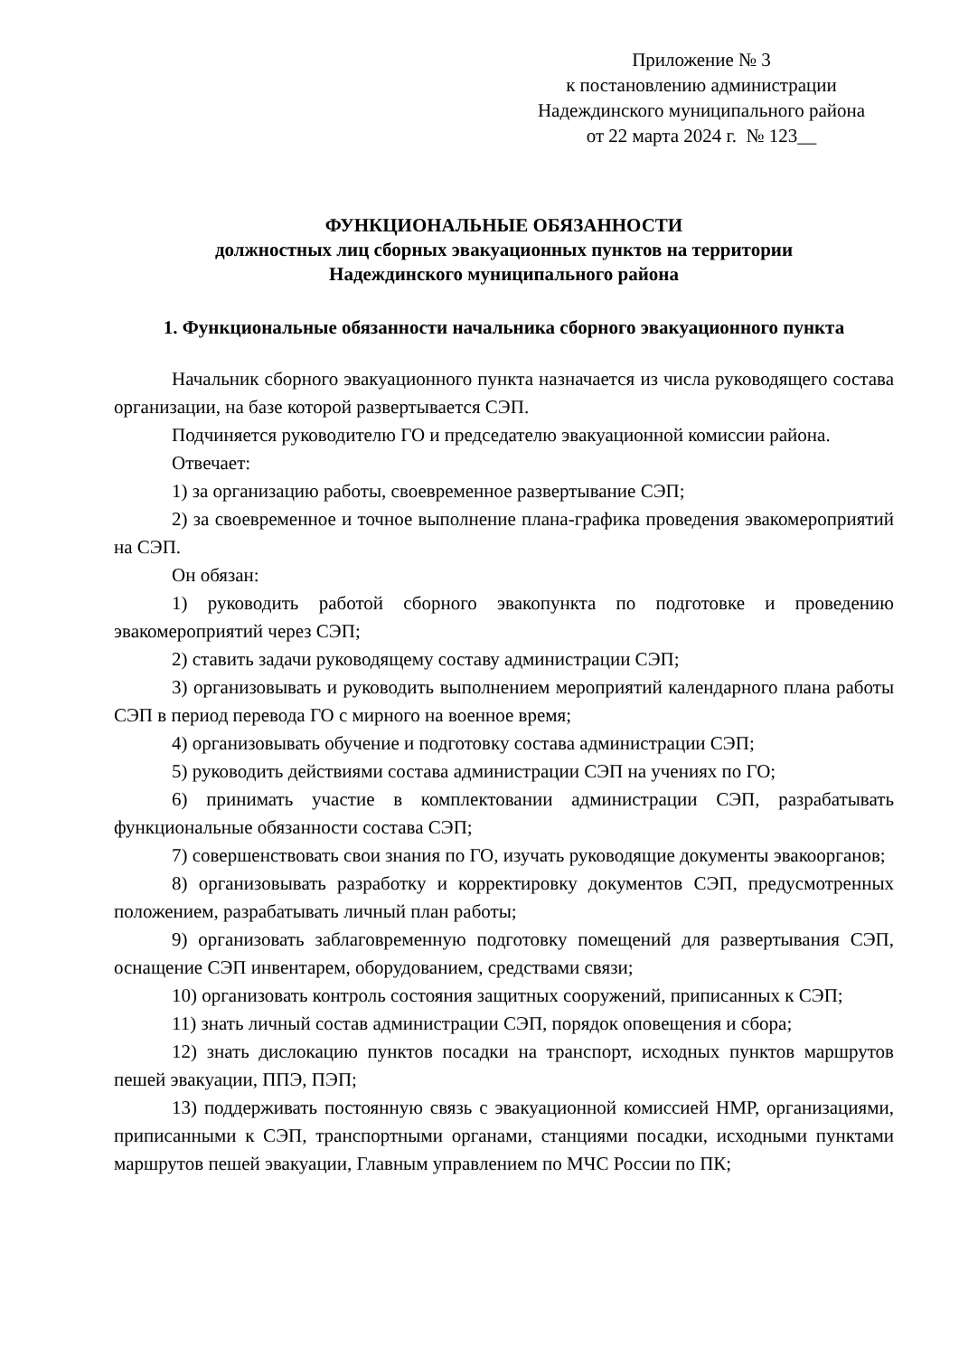Приложение № 3
к постановлению администрации
Надеждинского муниципального района
от 22 марта 2024 г. № 123__
ФУНКЦИОНАЛЬНЫЕ ОБЯЗАННОСТИ
должностных лиц сборных эвакуационных пунктов на территории
Надеждинского муниципального района
1. Функциональные обязанности начальника сборного эвакуационного пункта
Начальник сборного эвакуационного пункта назначается из числа руководящего состава организации, на базе которой развертывается СЭП.
Подчиняется руководителю ГО и председателю эвакуационной комиссии района.
Отвечает:
1) за организацию работы, своевременное развертывание СЭП;
2) за своевременное и точное выполнение плана-графика проведения эвакомероприятий на СЭП.
Он обязан:
1) руководить работой сборного эвакопункта по подготовке и проведению эвакомероприятий через СЭП;
2) ставить задачи руководящему составу администрации СЭП;
3) организовывать и руководить выполнением мероприятий календарного плана работы СЭП в период перевода ГО с мирного на военное время;
4) организовывать обучение и подготовку состава администрации СЭП;
5) руководить действиями состава администрации СЭП на учениях по ГО;
6) принимать участие в комплектовании администрации СЭП, разрабатывать функциональные обязанности состава СЭП;
7) совершенствовать свои знания по ГО, изучать руководящие документы эвакоорганов;
8) организовывать разработку и корректировку документов СЭП, предусмотренных положением, разрабатывать личный план работы;
9) организовать заблаговременную подготовку помещений для развертывания СЭП, оснащение СЭП инвентарем, оборудованием, средствами связи;
10) организовать контроль состояния защитных сооружений, приписанных к СЭП;
11) знать личный состав администрации СЭП, порядок оповещения и сбора;
12) знать дислокацию пунктов посадки на транспорт, исходных пунктов маршрутов пешей эвакуации, ППЭ, ПЭП;
13) поддерживать постоянную связь с эвакуационной комиссией НМР, организациями, приписанными к СЭП, транспортными органами, станциями посадки, исходными пунктами маршрутов пешей эвакуации, Главным управлением по МЧС России по ПК;